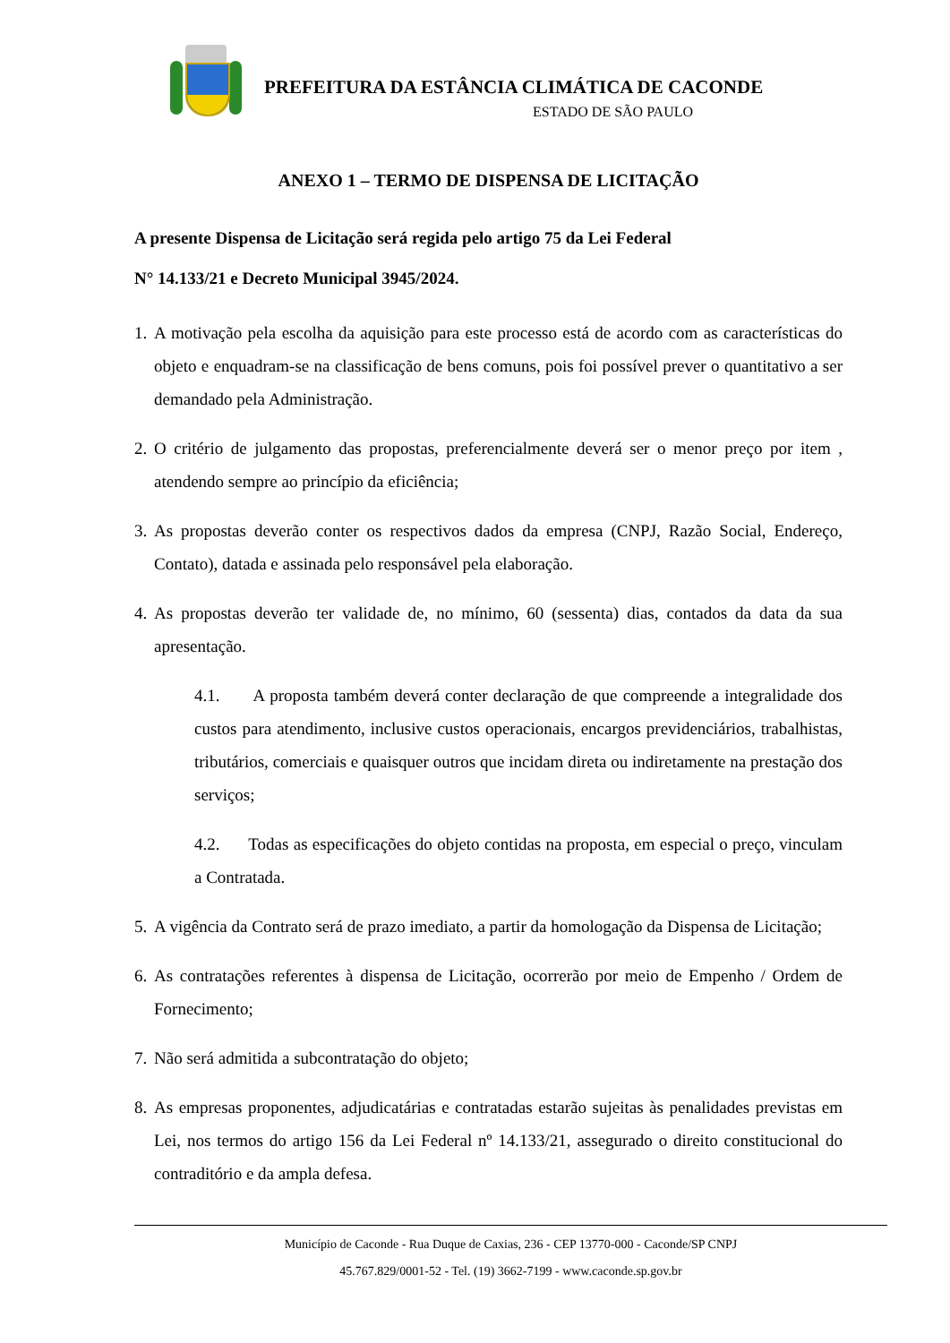PREFEITURA DA ESTÂNCIA CLIMÁTICA DE CACONDE
ESTADO DE SÃO PAULO
ANEXO 1 – TERMO DE DISPENSA DE LICITAÇÃO
A presente Dispensa de Licitação será regida pelo artigo 75 da Lei Federal
N° 14.133/21 e Decreto Municipal 3945/2024.
1. A motivação pela escolha da aquisição para este processo está de acordo com as características do objeto e enquadram-se na classificação de bens comuns, pois foi possível prever o quantitativo a ser demandado pela Administração.
2. O critério de julgamento das propostas, preferencialmente deverá ser o menor preço por item , atendendo sempre ao princípio da eficiência;
3. As propostas deverão conter os respectivos dados da empresa (CNPJ, Razão Social, Endereço, Contato), datada e assinada pelo responsável pela elaboração.
4. As propostas deverão ter validade de, no mínimo, 60 (sessenta) dias, contados da data da sua apresentação.
4.1. A proposta também deverá conter declaração de que compreende a integralidade dos custos para atendimento, inclusive custos operacionais, encargos previdenciários, trabalhistas, tributários, comerciais e quaisquer outros que incidam direta ou indiretamente na prestação dos serviços;
4.2. Todas as especificações do objeto contidas na proposta, em especial o preço, vinculam a Contratada.
5. A vigência da Contrato será de prazo imediato, a partir da homologação da Dispensa de Licitação;
6. As contratações referentes à dispensa de Licitação, ocorrerão por meio de Empenho / Ordem de Fornecimento;
7. Não será admitida a subcontratação do objeto;
8. As empresas proponentes, adjudicatárias e contratadas estarão sujeitas às penalidades previstas em Lei, nos termos do artigo 156 da Lei Federal nº 14.133/21, assegurado o direito constitucional do contraditório e da ampla defesa.
Município de Caconde - Rua Duque de Caxias, 236 - CEP 13770-000 - Caconde/SP CNPJ
45.767.829/0001-52 - Tel. (19) 3662-7199 - www.caconde.sp.gov.br